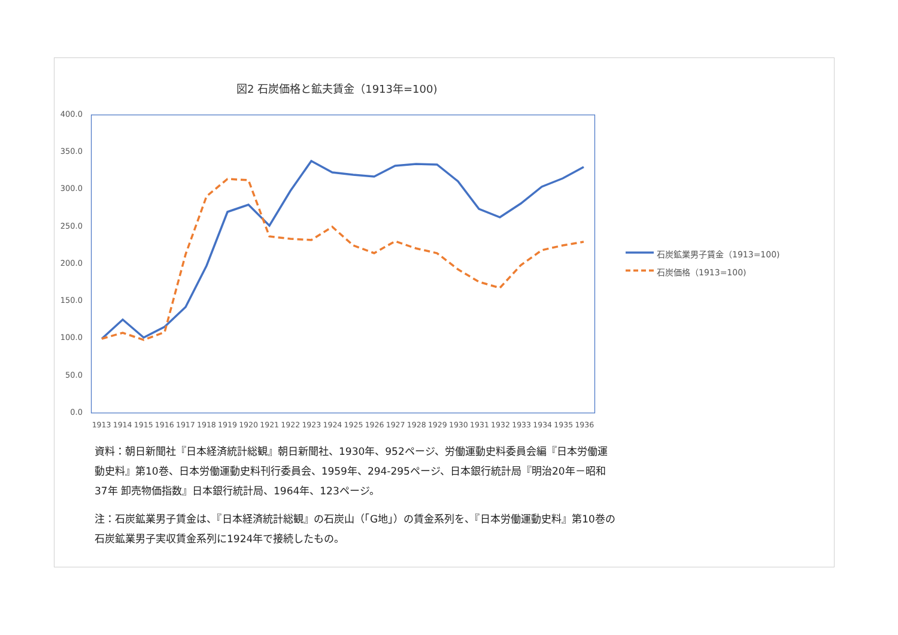図2 石炭価格と鉱夫賃金（1913年=100)
400.0
350.0
300.0
250.0
200.0
150.0
100.0
50.0
0.0
1913 1914 1915 1916 1917 1918 1919 1920 1921 1922 1923 1924 1925 1926 1927 1928 1929 1930 1931 1932 1933 1934 1935 1936
石炭鉱業男子賃金（1913=100)
石炭価格（1913=100)
資料：朝日新聞社『日本経済統計総観』朝日新聞社、1930年、952ページ、労働運動史料委員会編『日本労働運動史料』第10巻、日本労働運動史料刊行委員会、1959年、294-295ページ、日本銀行統計局『明治20年－昭和37年 卸売物価指数』日本銀行統計局、1964年、123ページ。
注：石炭鉱業男子賃金は、『日本経済統計総観』の石炭山（「G地」）の賃金系列を、『日本労働運動史料』第10巻の石炭鉱業男子実収賃金系列に1924年で接続したもの。